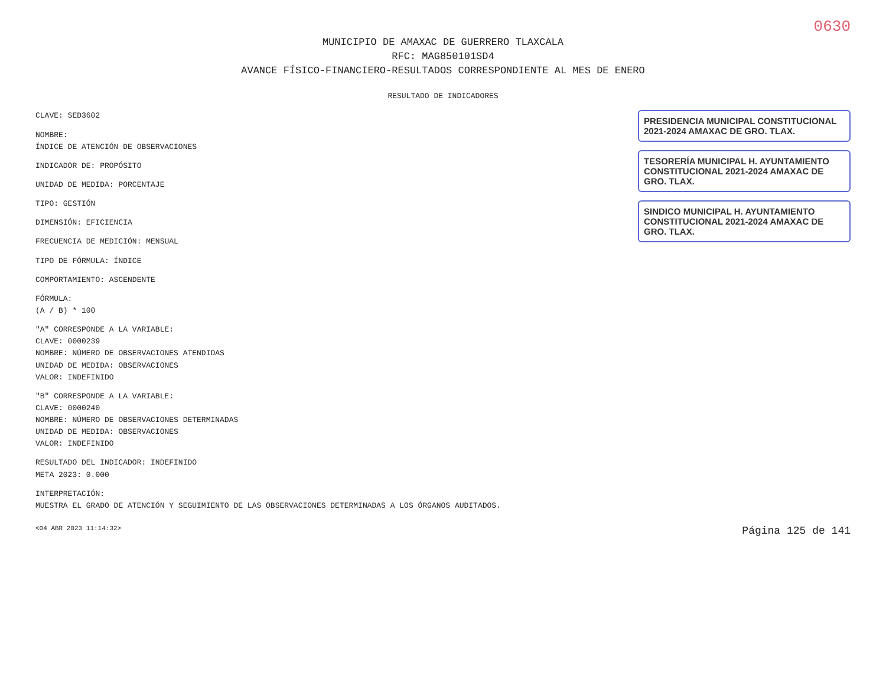0630
MUNICIPIO DE AMAXAC DE GUERRERO TLAXCALA
RFC: MAG850101SD4
AVANCE FÍSICO-FINANCIERO-RESULTADOS CORRESPONDIENTE AL MES DE ENERO
RESULTADO DE INDICADORES
CLAVE: SED3602
NOMBRE:
ÍNDICE DE ATENCIÓN DE OBSERVACIONES
INDICADOR DE: PROPÓSITO
UNIDAD DE MEDIDA: PORCENTAJE
TIPO: GESTIÓN
DIMENSIÓN: EFICIENCIA
FRECUENCIA DE MEDICIÓN: MENSUAL
TIPO DE FÓRMULA: ÍNDICE
COMPORTAMIENTO: ASCENDENTE
FÓRMULA:
(A / B) * 100
"A" CORRESPONDE A LA VARIABLE:
CLAVE: 0000239
NOMBRE: NÚMERO DE OBSERVACIONES ATENDIDAS
UNIDAD DE MEDIDA: OBSERVACIONES
VALOR: INDEFINIDO
"B" CORRESPONDE A LA VARIABLE:
CLAVE: 0000240
NOMBRE: NÚMERO DE OBSERVACIONES DETERMINADAS
UNIDAD DE MEDIDA: OBSERVACIONES
VALOR: INDEFINIDO
RESULTADO DEL INDICADOR: INDEFINIDO
META 2023: 0.000
INTERPRETACIÓN:
MUESTRA EL GRADO DE ATENCIÓN Y SEGUIMIENTO DE LAS OBSERVACIONES DETERMINADAS A LOS ÓRGANOS AUDITADOS.
PRESIDENCIA MUNICIPAL CONSTITUCIONAL 2021-2024 AMAXAC DE GRO. TLAX.
TESORERÍA MUNICIPAL H. AYUNTAMIENTO CONSTITUCIONAL 2021-2024 AMAXAC DE GRO. TLAX.
SINDICO MUNICIPAL H. AYUNTAMIENTO CONSTITUCIONAL 2021-2024 AMAXAC DE GRO. TLAX.
<04 ABR 2023 11:14:32> Página 125 de 141